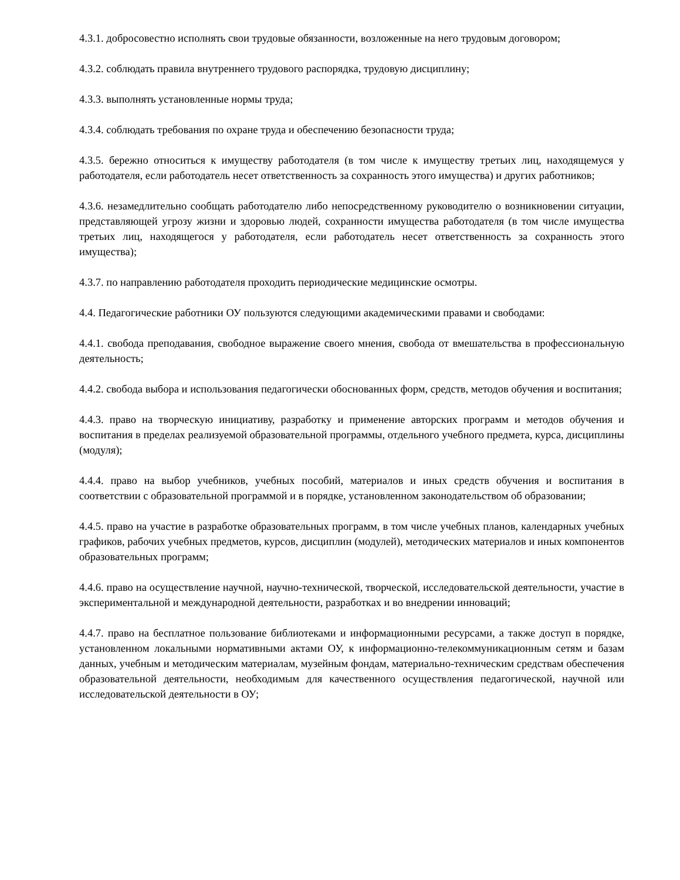4.3.1. добросовестно исполнять свои трудовые обязанности, возложенные на него трудовым договором;
4.3.2. соблюдать правила внутреннего трудового распорядка, трудовую дисциплину;
4.3.3. выполнять установленные нормы труда;
4.3.4. соблюдать требования по охране труда и обеспечению безопасности труда;
4.3.5. бережно относиться к имуществу работодателя (в том числе к имуществу третьих лиц, находящемуся у работодателя, если работодатель несет ответственность за сохранность этого имущества) и других работников;
4.3.6. незамедлительно сообщать работодателю либо непосредственному руководителю о возникновении ситуации, представляющей угрозу жизни и здоровью людей, сохранности имущества работодателя (в том числе имущества третьих лиц, находящегося у работодателя, если работодатель несет ответственность за сохранность этого имущества);
4.3.7. по направлению работодателя проходить периодические медицинские осмотры.
4.4. Педагогические работники ОУ пользуются следующими академическими правами и свободами:
4.4.1. свобода преподавания, свободное выражение своего мнения, свобода от вмешательства в профессиональную деятельность;
4.4.2. свобода выбора и использования педагогически обоснованных форм, средств, методов обучения и воспитания;
4.4.3. право на творческую инициативу, разработку и применение авторских программ и методов обучения и воспитания в пределах реализуемой образовательной программы, отдельного учебного предмета, курса, дисциплины (модуля);
4.4.4. право на выбор учебников, учебных пособий, материалов и иных средств обучения и воспитания в соответствии с образовательной программой и в порядке, установленном законодательством об образовании;
4.4.5. право на участие в разработке образовательных программ, в том числе учебных планов, календарных учебных графиков, рабочих учебных предметов, курсов, дисциплин (модулей), методических материалов и иных компонентов образовательных программ;
4.4.6. право на осуществление научной, научно-технической, творческой, исследовательской деятельности, участие в экспериментальной и международной деятельности, разработках и во внедрении инноваций;
4.4.7. право на бесплатное пользование библиотеками и информационными ресурсами, а также доступ в порядке, установленном локальными нормативными актами ОУ, к информационно-телекоммуникационным сетям и базам данных, учебным и методическим материалам, музейным фондам, материально-техническим средствам обеспечения образовательной деятельности, необходимым для качественного осуществления педагогической, научной или исследовательской деятельности в ОУ;